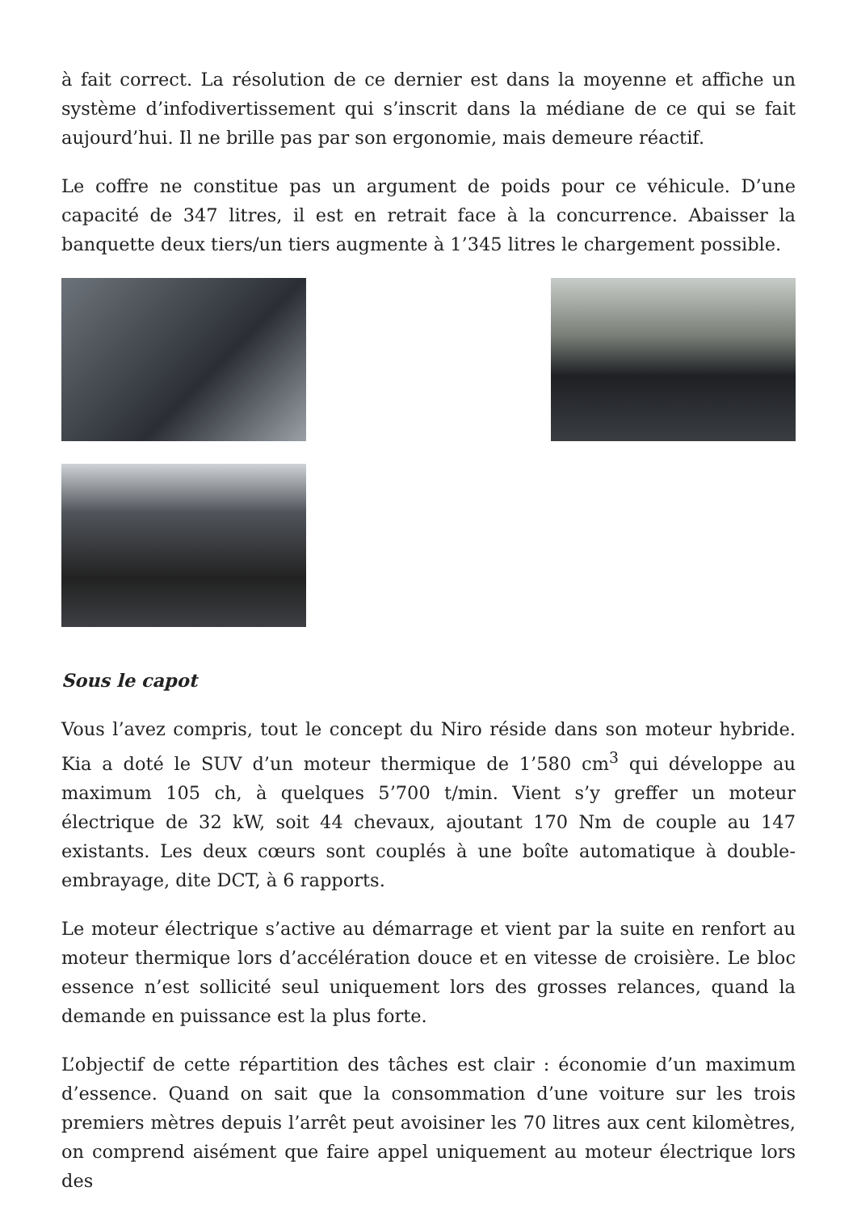à fait correct. La résolution de ce dernier est dans la moyenne et affiche un système d’infodivertissement qui s’inscrit dans la médiane de ce qui se fait aujourd’hui. Il ne brille pas par son ergonomie, mais demeure réactif.
Le coffre ne constitue pas un argument de poids pour ce véhicule. D’une capacité de 347 litres, il est en retrait face à la concurrence. Abaisser la banquette deux tiers/un tiers augmente à 1’345 litres le chargement possible.
Sous le capot
Vous l’avez compris, tout le concept du Niro réside dans son moteur hybride. Kia a doté le SUV d’un moteur thermique de 1’580 cm<sup>3</sup> qui développe au maximum 105 ch, à quelques 5’700 t/min. Vient s’y greffer un moteur électrique de 32 kW, soit 44 chevaux, ajoutant 170 Nm de couple au 147 existants. Les deux cœurs sont couplés à une boîte automatique à double-embrayage, dite DCT, à 6 rapports.
Le moteur électrique s’active au démarrage et vient par la suite en renfort au moteur thermique lors d’accélération douce et en vitesse de croisière. Le bloc essence n’est sollicité seul uniquement lors des grosses relances, quand la demande en puissance est la plus forte.
L’objectif de cette répartition des tâches est clair : économie d’un maximum d’essence. Quand on sait que la consommation d’une voiture sur les trois premiers mètres depuis l’arrêt peut avoisiner les 70 litres aux cent kilomètres, on comprend aisément que faire appel uniquement au moteur électrique lors des